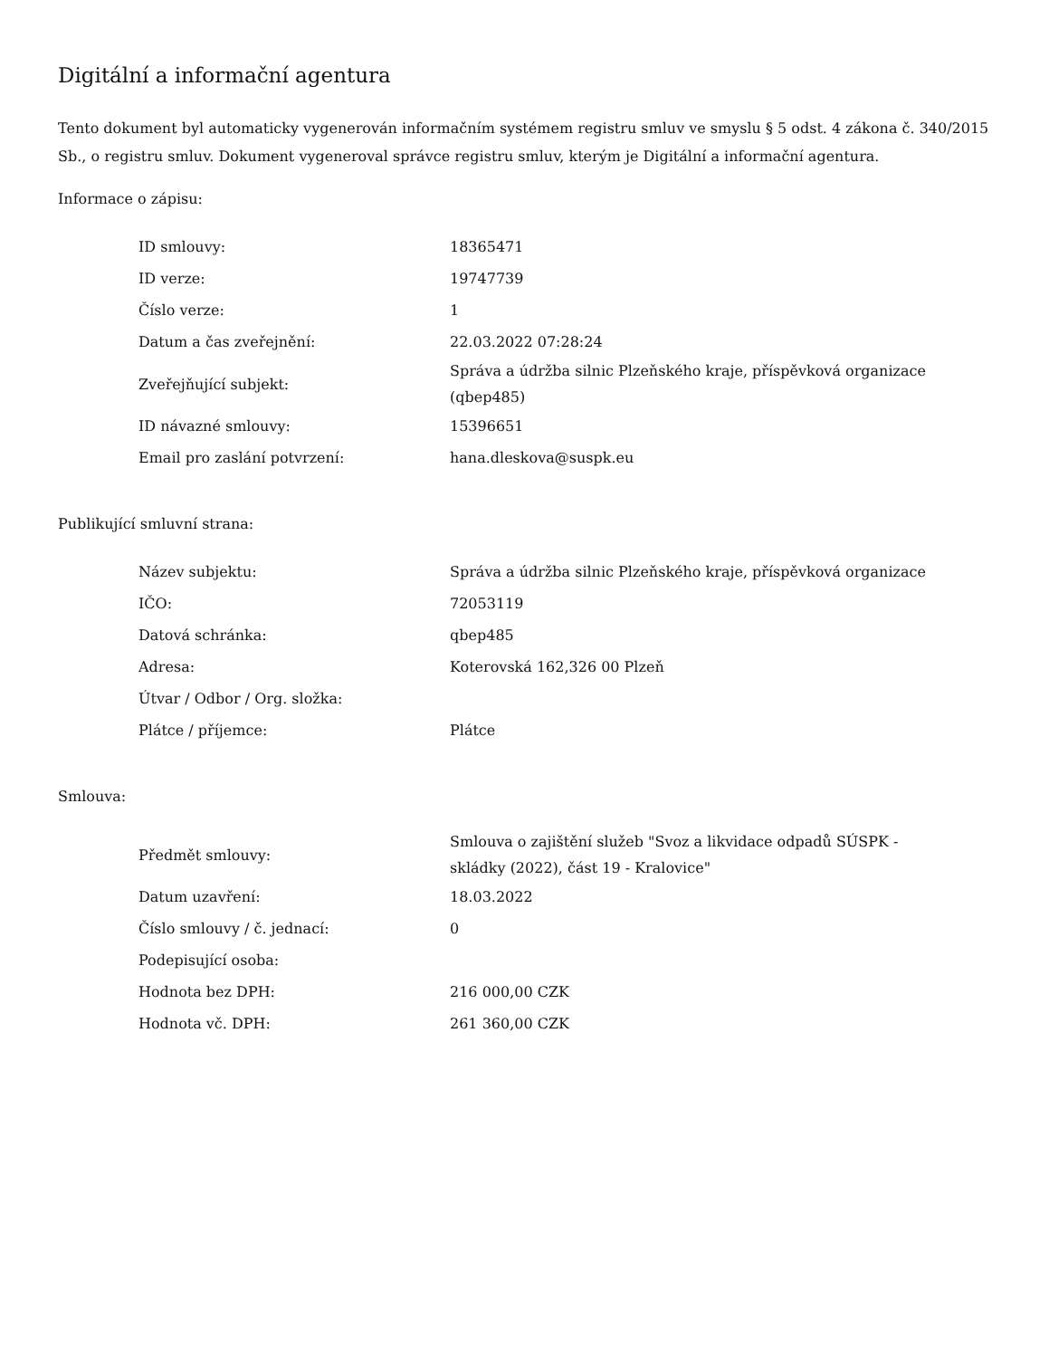Digitální a informační agentura
Tento dokument byl automaticky vygenerován informačním systémem registru smluv ve smyslu § 5 odst. 4 zákona č. 340/2015 Sb., o registru smluv. Dokument vygeneroval správce registru smluv, kterým je Digitální a informační agentura.
Informace o zápisu:
| ID smlouvy: | 18365471 |
| ID verze: | 19747739 |
| Číslo verze: | 1 |
| Datum a čas zveřejnění: | 22.03.2022 07:28:24 |
| Zveřejňující subjekt: | Správa a údržba silnic Plzeňského kraje, příspěvková organizace (qbep485) |
| ID návazné smlouvy: | 15396651 |
| Email pro zaslání potvrzení: | hana.dleskova@suspk.eu |
Publikující smluvní strana:
| Název subjektu: | Správa a údržba silnic Plzeňského kraje, příspěvková organizace |
| IČO: | 72053119 |
| Datová schránka: | qbep485 |
| Adresa: | Koterovská 162,326 00 Plzeň |
| Útvar / Odbor / Org. složka: | |
| Plátce / příjemce: | Plátce |
Smlouva:
| Předmět smlouvy: | Smlouva o zajištění služeb "Svoz a likvidace odpadů SÚSPK - skládky (2022), část 19 - Kralovice" |
| Datum uzavření: | 18.03.2022 |
| Číslo smlouvy / č. jednací: | 0 |
| Podepisující osoba: | |
| Hodnota bez DPH: | 216 000,00 CZK |
| Hodnota vč. DPH: | 261 360,00 CZK |